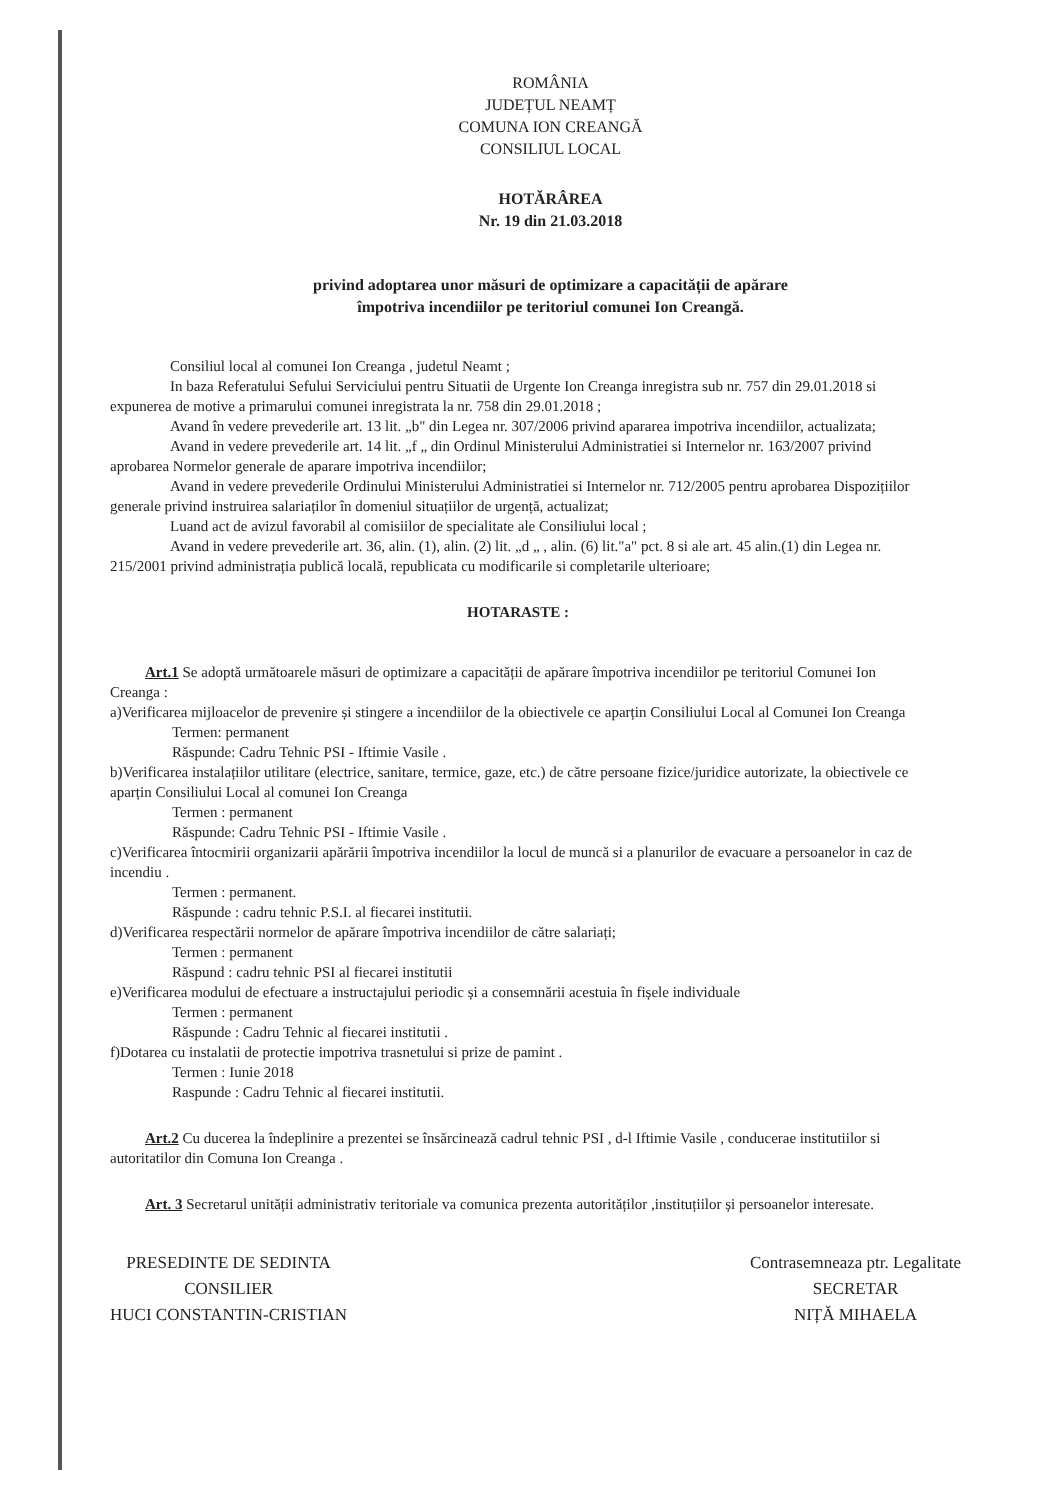ROMÂNIA
JUDEȚUL NEAMȚ
COMUNA ION CREANGĂ
CONSILIUL LOCAL
HOTĂRÂREA
Nr. 19 din 21.03.2018
privind adoptarea unor măsuri de optimizare a capacității de apărare
împotriva incendiilor pe teritoriul comunei Ion Creangă.
Consiliul local al comunei Ion Creanga , judetul Neamt ;
In baza Referatului Sefului Serviciului pentru Situatii de Urgente Ion Creanga inregistra sub nr. 757 din 29.01.2018 si expunerea de motive a primarului comunei inregistrata la nr. 758 din 29.01.2018 ;
Avand în vedere prevederile art. 13 lit. „b" din Legea nr. 307/2006 privind apararea impotriva incendiilor, actualizata;
Avand in vedere prevederile art. 14 lit. „f „ din Ordinul Ministerului Administratiei si Internelor nr. 163/2007 privind aprobarea Normelor generale de aparare impotriva incendiilor;
Avand in vedere prevederile Ordinului Ministerului Administratiei si Internelor nr. 712/2005 pentru aprobarea Dispozițiilor generale privind instruirea salariaților în domeniul situațiilor de urgență, actualizat;
Luand act de avizul favorabil al comisiilor de specialitate ale Consiliului local ;
Avand in vedere prevederile art. 36, alin. (1), alin. (2) lit. „d „ , alin. (6) lit."a" pct. 8 si ale art. 45 alin.(1) din Legea nr. 215/2001 privind administrația publică locală, republicata cu modificarile si completarile ulterioare;
HOTARASTE :
Art.1 Se adoptă următoarele măsuri de optimizare a capacității de apărare împotriva incendiilor pe teritoriul Comunei Ion Creanga :
a)Verificarea mijloacelor de prevenire și stingere a incendiilor de la obiectivele ce aparțin Consiliului Local al Comunei Ion Creanga
Termen: permanent
Răspunde: Cadru Tehnic PSI - Iftimie Vasile .
b)Verificarea instalațiilor utilitare (electrice, sanitare, termice, gaze, etc.) de către persoane fizice/juridice autorizate, la obiectivele ce aparțin Consiliului Local al comunei Ion Creanga
Termen : permanent
Răspunde: Cadru Tehnic PSI - Iftimie Vasile .
c)Verificarea întocmirii organizarii apărării împotriva incendiilor la locul de muncă si a planurilor de evacuare a persoanelor in caz de incendiu .
Termen : permanent.
Răspunde : cadru tehnic P.S.I. al fiecarei institutii.
d)Verificarea respectării normelor de apărare împotriva incendiilor de către salariați;
Termen : permanent
Răspund : cadru tehnic PSI al fiecarei institutii
e)Verificarea modului de efectuare a instructajului periodic și a consemnării acestuia în fișele individuale
Termen : permanent
Răspunde : Cadru Tehnic al fiecarei institutii .
f)Dotarea cu instalatii de protectie impotriva trasnetului si prize de pamint .
Termen : Iunie 2018
Raspunde : Cadru Tehnic al fiecarei institutii.
Art.2 Cu ducerea la îndeplinire a prezentei se însărcinează cadrul tehnic PSI , d-l Iftimie Vasile , conducerae institutiilor si autoritatilor din Comuna Ion Creanga .
Art. 3 Secretarul unității administrativ teritoriale va comunica prezenta autorităților ,instituțiilor și persoanelor interesate.
PRESEDINTE DE SEDINTA
CONSILIER
HUCI CONSTANTIN-CRISTIAN
Contrasemneaza ptr. Legalitate
SECRETAR
NIȚĂ MIHAELA